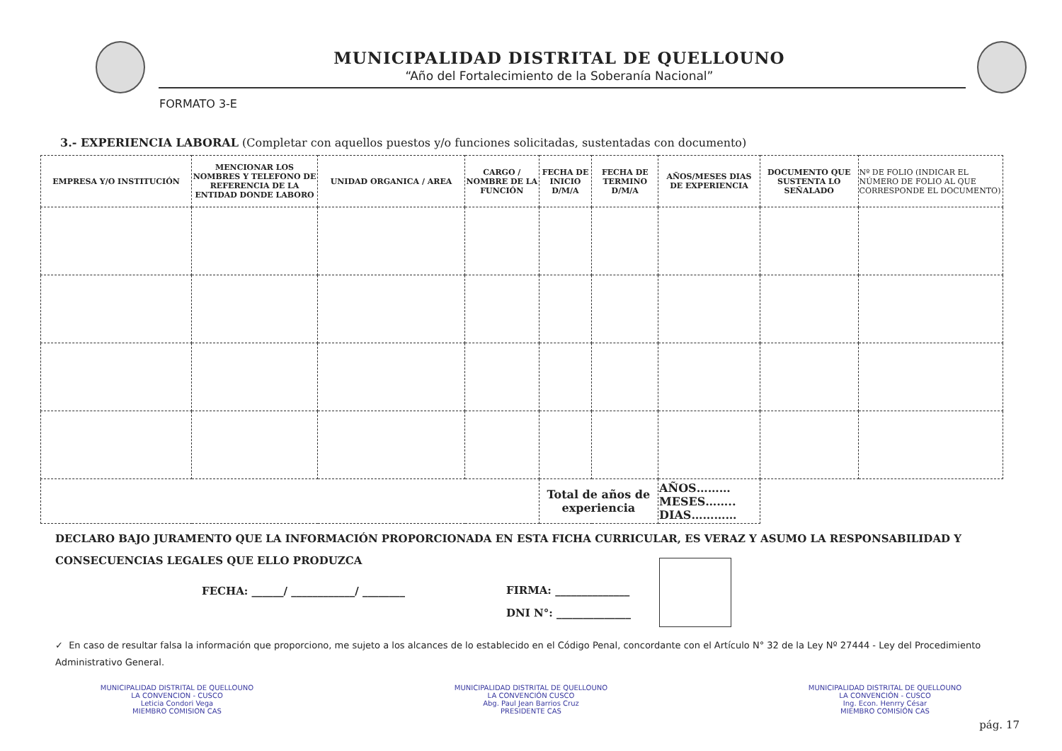MUNICIPALIDAD DISTRITAL DE QUELLOUNO
“Año del Fortalecimiento de la Soberanía Nacional”
FORMATO 3-E
3.- EXPERIENCIA LABORAL (Completar con aquellos puestos y/o funciones solicitadas, sustentadas con documento)
| EMPRESA Y/O INSTITUCIÓN | MENCIONAR LOS NOMBRES Y TELEFONO DE REFERENCIA DE LA ENTIDAD DONDE LABORO | UNIDAD ORGANICA / AREA | CARGO / NOMBRE DE LA FUNCIÓN | FECHA DE INICIO D/M/A | FECHA DE TERMINO D/M/A | AÑOS/MESES DIAS DE EXPERIENCIA | DOCUMENTO QUE SUSTENTA LO SEÑALADO | Nº DE FOLIO (INDICAR EL NÚMERO DE FOLIO AL QUE CORRESPONDE EL DOCUMENTO) |
| --- | --- | --- | --- | --- | --- | --- | --- | --- |
| | | | | Total de años de experiencia | | AÑOS……… MESES…….. DIAS………… | | |
DECLARO BAJO JURAMENTO QUE LA INFORMACIÓN PROPORCIONADA EN ESTA FICHA CURRICULAR, ES VERAZ Y ASUMO LA RESPONSABILIDAD Y CONSECUENCIAS LEGALES QUE ELLO PRODUZCA
FECHA: ______/ ____________/ ________
FIRMA: ______________
DNI N°: ______________
✓ En caso de resultar falsa la información que proporciono, me sujeto a los alcances de lo establecido en el Código Penal, concordante con el Artículo N° 32 de la Ley Nº 27444 - Ley del Procedimiento Administrativo General.
MUNICIPALIDAD DISTRITAL DE QUELLOUNO
LA CONVENCION - CUSCO
Leticia Condori Vega
MIEMBRO COMISION CAS
MUNICIPALIDAD DISTRITAL DE QUELLOUNO
LA CONVENCIÓN CUSCO
Abg. Paul Jean Barrios Cruz
PRESIDENTE CAS
MUNICIPALIDAD DISTRITAL DE QUELLOUNO
LA CONVENCIÓN - CUSCO
Ing. Econ. Henrry César
MIEMBRO COMISIÓN CAS
pág. 17